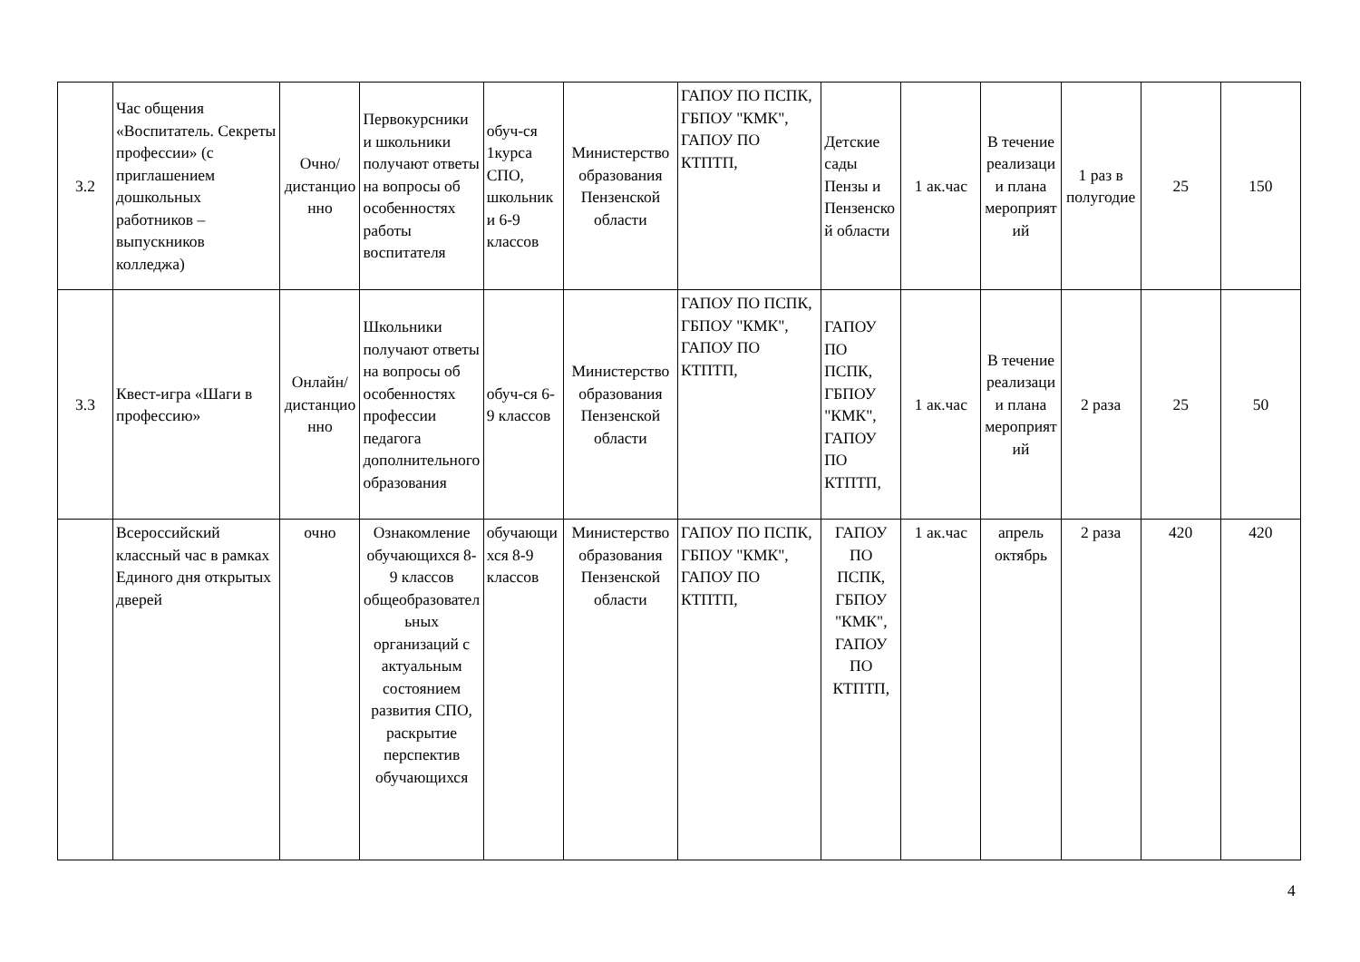| 3.2 | Час общения «Воспитатель. Секреты профессии» (с приглашением дошкольных работников – выпускников колледжа) | Очно/дистанционно | Первокурсники и школьники получают ответы на вопросы об особенностях работы воспитателя | обуч-ся 1курса СПО, школьники 6-9 классов | Министерство образования Пензенской области | ГАПОУ ПО ПСПК, ГБПОУ "КМК", ГАПОУ ПО КТПТП, | Детские сады Пензы и Пензенской области | 1 ак.час | В течение реализации плана мероприятий | 1 раз в полугодие | 25 | 150 |
| 3.3 | Квест-игра «Шаги в профессию» | Онлайн/дистанционно | Школьники получают ответы на вопросы об особенностях профессии педагога дополнительного образования | обуч-ся 6-9 классов | Министерство образования Пензенской области | ГАПОУ ПО ПСПК, ГБПОУ "КМК", ГАПОУ ПО КТПТП, | ГАПОУ ПО ПСПК, ГБПОУ "КМК", ГАПОУ ПО КТПТП, | 1 ак.час | В течение реализации плана мероприятий | 2 раза | 25 | 50 |
| | Всероссийский классный час в рамках Единого дня открытых дверей | очно | Ознакомление обучающихся 8-9 классов общеобразовательных организаций с актуальным состоянием развития СПО, раскрытие перспектив обучающихся | обучающихся 8-9 классов | Министерство образования Пензенской области | ГАПОУ ПО ПСПК, ГБПОУ "КМК", ГАПОУ ПО КТПТП, | ГАПОУ ПО ПСПК, ГБПОУ "КМК", ГАПОУ ПО КТПТП, | 1 ак.час | апрель октябрь | 2 раза | 420 | 420 |
4